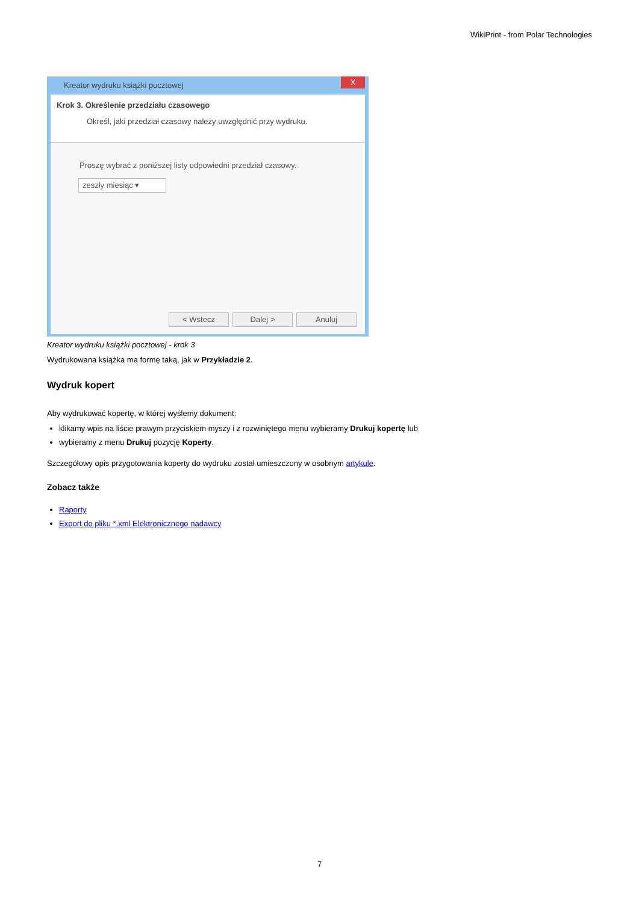WikiPrint - from Polar Technologies
Kreator wydruku książki pocztowej
X
Krok 3. Określenie przedziału czasowego
Określ, jaki przedział czasowy należy uwzględnić przy wydruku.
Proszę wybrać z poniższej listy odpowiedni przedział czasowy.
zeszły miesiąc ▾
< Wstecz Dalej > Anuluj
Kreator wydruku książki pocztowej - krok 3
Wydrukowana książka ma formę taką, jak w Przykładzie 2.
Wydruk kopert
Aby wydrukować kopertę, w której wyślemy dokument:
klikamy wpis na liście prawym przyciskiem myszy i z rozwiniętego menu wybieramy Drukuj kopertę lub
wybieramy z menu Drukuj pozycję Koperty.
Szczegółowy opis przygotowania koperty do wydruku został umieszczony w osobnym artykule.
Zobacz także
Raporty
Export do pliku *.xml Elektronicznego nadawcy
7